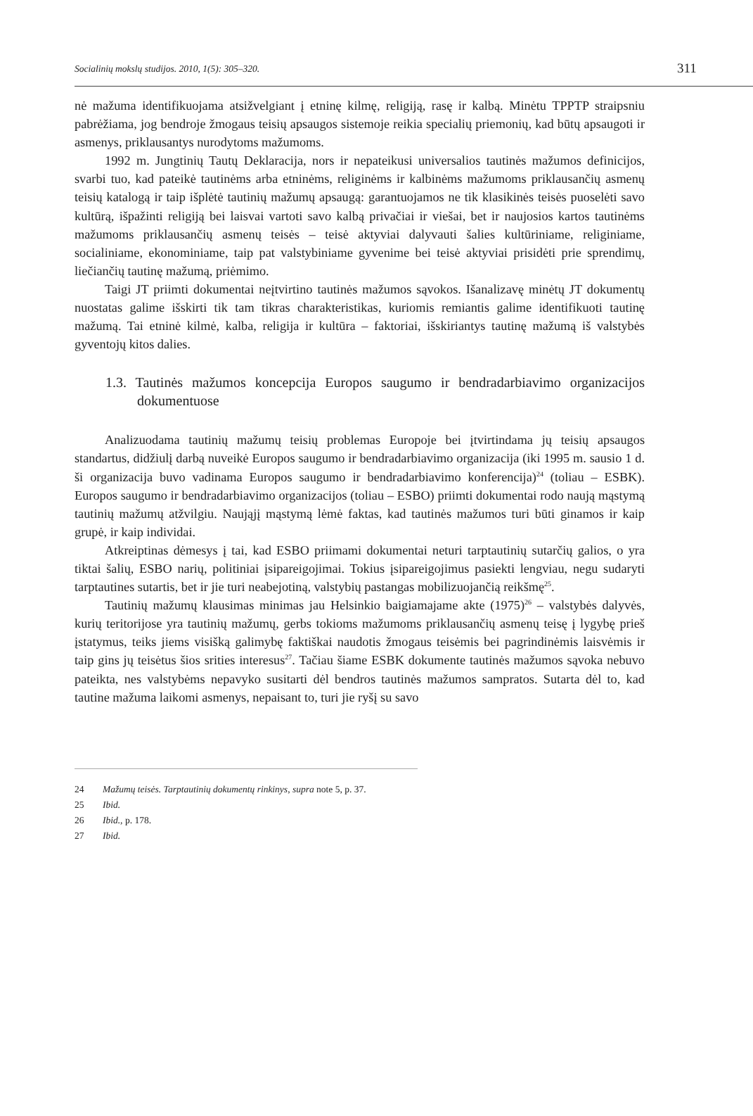Socialinių mokslų studijos. 2010, 1(5): 305–320. 311
nė mažuma identifikuojama atsižvelgiant į etninę kilmę, religiją, rasę ir kalbą. Minėtu TPPTP straipsniu pabrėžiama, jog bendroje žmogaus teisių apsaugos sistemoje reikia specialių priemonių, kad būtų apsaugoti ir asmenys, priklausantys nurodytoms mažumoms.
1992 m. Jungtinių Tautų Deklaracija, nors ir nepateikusi universalios tautinės mažumos definicijos, svarbi tuo, kad pateikė tautinėms arba etninėms, religinėms ir kalbinėms mažumoms priklausančių asmenų teisių katalogą ir taip išplėtė tautinių mažumų apsaugą: garantuojamos ne tik klasikinės teisės puoselėti savo kultūrą, išpažinti religiją bei laisvai vartoti savo kalbą privačiai ir viešai, bet ir naujosios kartos tautinėms mažumoms priklausančių asmenų teisės – teisė aktyviai dalyvauti šalies kultūriniame, religiniame, socialiniame, ekonominiame, taip pat valstybiniame gyvenime bei teisė aktyviai prisidėti prie sprendimų, liečiančių tautinę mažumą, priėmimo.
Taigi JT priimti dokumentai neįtvirtino tautinės mažumos sąvokos. Išanalizavę minėtų JT dokumentų nuostatas galime išskirti tik tam tikras charakteristikas, kuriomis remiantis galime identifikuoti tautinę mažumą. Tai etninė kilmė, kalba, religija ir kultūra – faktoriai, išskiriantys tautinę mažumą iš valstybės gyventojų kitos dalies.
1.3. Tautinės mažumos koncepcija Europos saugumo ir bendradarbiavimo organizacijos dokumentuose
Analizuodama tautinių mažumų teisių problemas Europoje bei įtvirtindama jų teisių apsaugos standartus, didžiulį darbą nuveikė Europos saugumo ir bendradarbiavimo organizacija (iki 1995 m. sausio 1 d. ši organizacija buvo vadinama Europos saugumo ir bendradarbiavimo konferencija)<sup>24</sup> (toliau – ESBK). Europos saugumo ir bendradarbiavimo organizacijos (toliau – ESBO) priimti dokumentai rodo naują mąstymą tautinių mažumų atžvilgiu. Naująjį mąstymą lėmė faktas, kad tautinės mažumos turi būti ginamos ir kaip grupė, ir kaip individai.
Atkreiptinas dėmesys į tai, kad ESBO priimami dokumentai neturi tarptautinių sutarčių galios, o yra tiktai šalių, ESBO narių, politiniai įsipareigojimai. Tokius įsipareigojimus pasiekti lengviau, negu sudaryti tarptautines sutartis, bet ir jie turi neabejotiną, valstybių pastangas mobilizuojančią reikšmę<sup>25</sup>.
Tautinių mažumų klausimas minimas jau Helsinkio baigiamajame akte (1975)<sup>26</sup> – valstybės dalyvės, kurių teritorijose yra tautinių mažumų, gerbs tokioms mažumoms priklausančių asmenų teisę į lygybę prieš įstatymus, teiks jiems visišką galimybę faktiškai naudotis žmogaus teisėmis bei pagrindinėmis laisvėmis ir taip gins jų teisėtus šios srities interesus<sup>27</sup>. Tačiau šiame ESBK dokumente tautinės mažumos sąvoka nebuvo pateikta, nes valstybėms nepavyko susitarti dėl bendros tautinės mažumos sampratos. Sutarta dėl to, kad tautine mažuma laikomi asmenys, nepaisant to, turi jie ryšį su savo
24 Mažumų teisės. Tarptautinių dokumentų rinkinys, supra note 5, p. 37.
25 Ibid.
26 Ibid., p. 178.
27 Ibid.